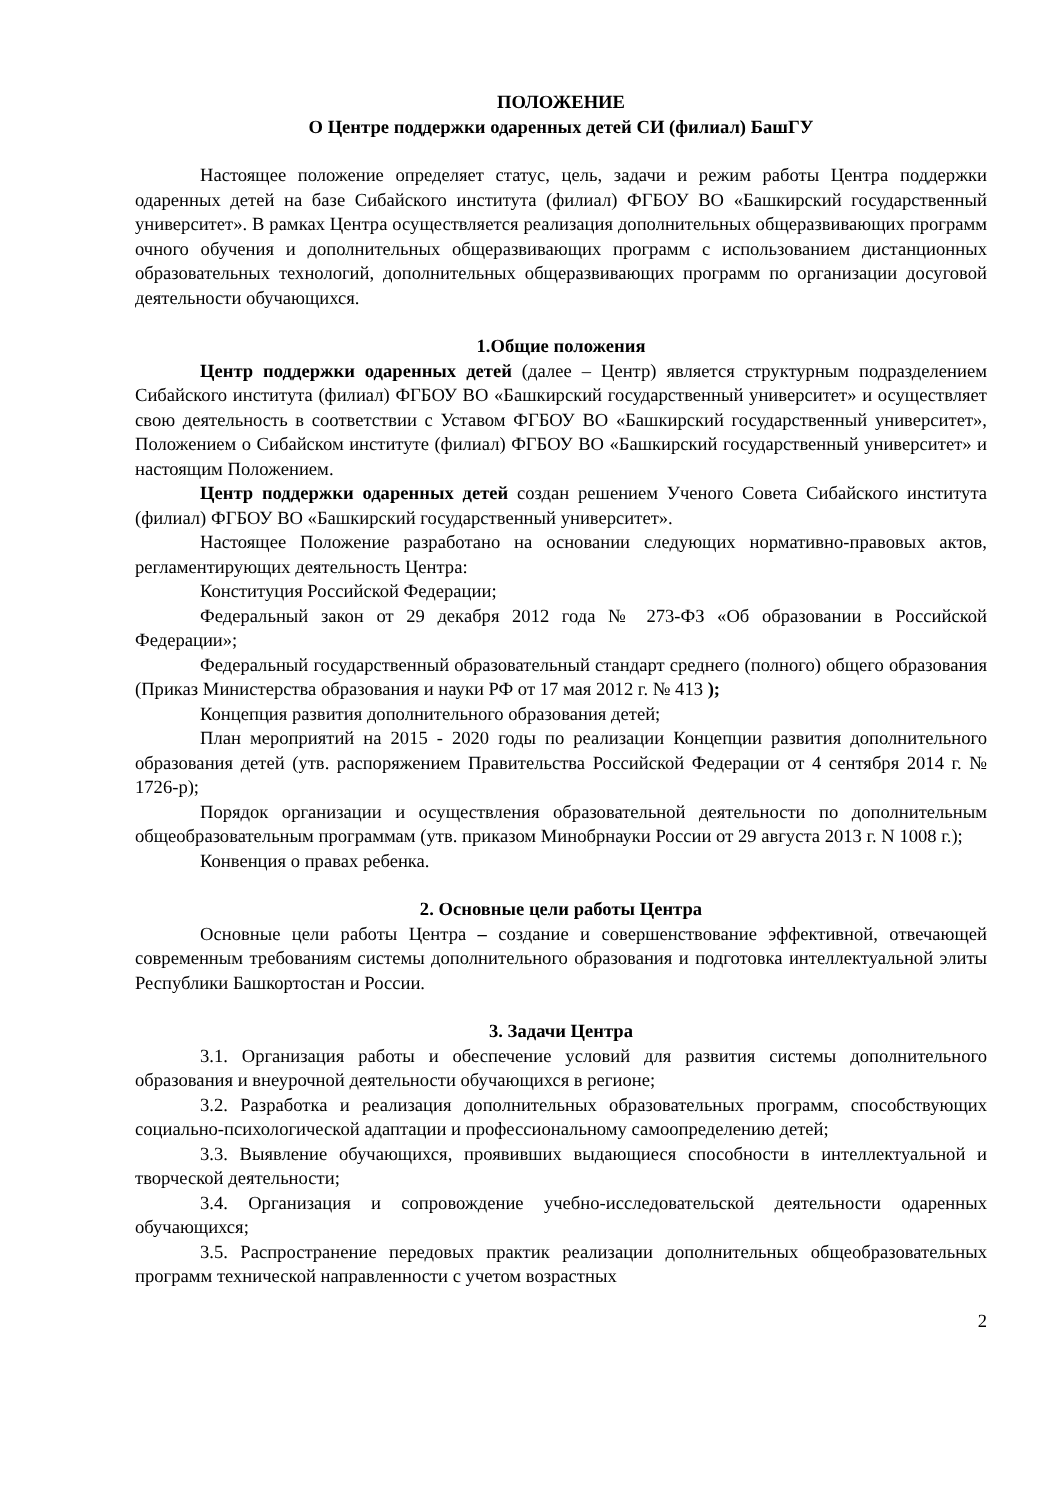ПОЛОЖЕНИЕ
О Центре поддержки одаренных детей СИ (филиал) БашГУ
Настоящее положение определяет статус, цель, задачи и режим работы Центра поддержки одаренных детей на базе Сибайского института (филиал) ФГБОУ ВО «Башкирский государственный университет». В рамках Центра осуществляется реализация дополнительных общеразвивающих программ очного обучения и дополнительных общеразвивающих программ с использованием дистанционных образовательных технологий, дополнительных общеразвивающих программ по организации досуговой деятельности обучающихся.
1.Общие положения
Центр поддержки одаренных детей (далее – Центр) является структурным подразделением Сибайского института (филиал) ФГБОУ ВО «Башкирский государственный университет» и осуществляет свою деятельность в соответствии с Уставом ФГБОУ ВО «Башкирский государственный университет», Положением о Сибайском институте (филиал) ФГБОУ ВО «Башкирский государственный университет» и настоящим Положением.
Центр поддержки одаренных детей создан решением Ученого Совета Сибайского института (филиал) ФГБОУ ВО «Башкирский государственный университет».
Настоящее Положение разработано на основании следующих нормативно-правовых актов, регламентирующих деятельность Центра:
Конституция Российской Федерации;
Федеральный закон от 29 декабря 2012 года № 273-ФЗ «Об образовании в Российской Федерации»;
Федеральный государственный образовательный стандарт среднего (полного) общего образования (Приказ Министерства образования и науки РФ от 17 мая 2012 г. № 413 );
Концепция развития дополнительного образования детей;
План мероприятий на 2015 - 2020 годы по реализации Концепции развития дополнительного образования детей (утв. распоряжением Правительства Российской Федерации от 4 сентября 2014 г. № 1726-р);
Порядок организации и осуществления образовательной деятельности по дополнительным общеобразовательным программам (утв. приказом Минобрнауки России от 29 августа 2013 г. N 1008 г.);
Конвенция о правах ребенка.
2. Основные цели работы Центра
Основные цели работы Центра – создание и совершенствование эффективной, отвечающей современным требованиям системы дополнительного образования и подготовка интеллектуальной элиты Республики Башкортостан и России.
3. Задачи Центра
3.1. Организация работы и обеспечение условий для развития системы дополнительного образования и внеурочной деятельности обучающихся в регионе;
3.2. Разработка и реализация дополнительных образовательных программ, способствующих социально-психологической адаптации и профессиональному самоопределению детей;
3.3. Выявление обучающихся, проявивших выдающиеся способности в интеллектуальной и творческой деятельности;
3.4. Организация и сопровождение учебно-исследовательской деятельности одаренных обучающихся;
3.5. Распространение передовых практик реализации дополнительных общеобразовательных программ технической направленности с учетом возрастных
2